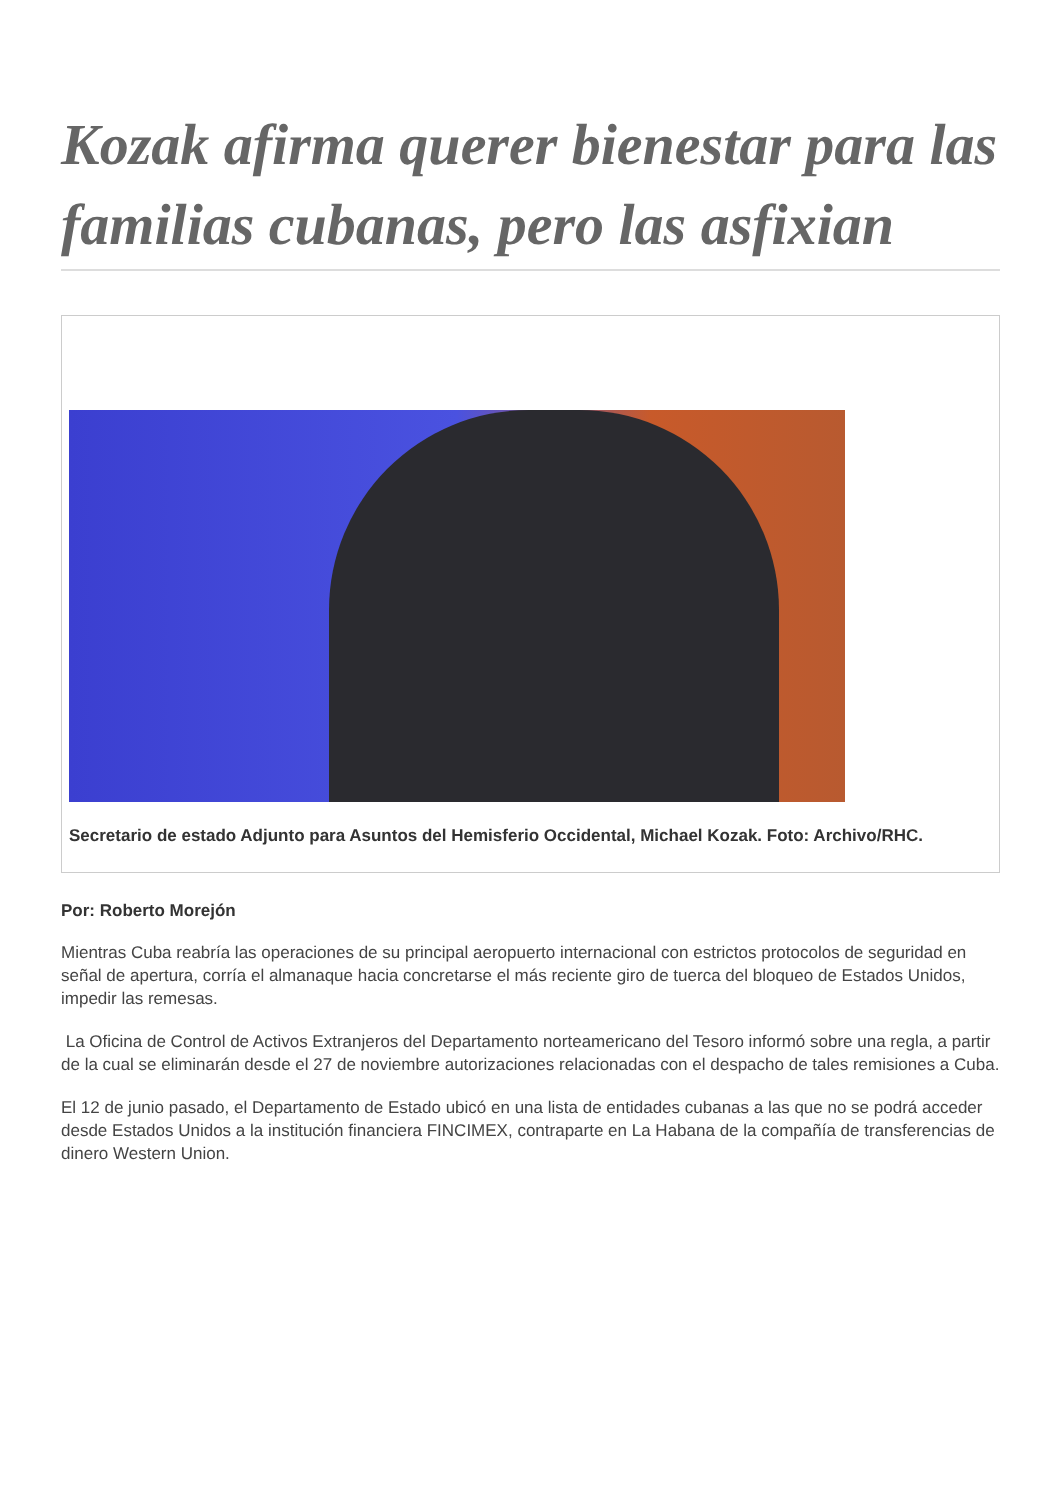Kozak afirma querer bienestar para las familias cubanas, pero las asfixian
Secretario de estado Adjunto para Asuntos del Hemisferio Occidental, Michael Kozak. Foto: Archivo/RHC.
Por: Roberto Morejón
Mientras Cuba reabría las operaciones de su principal aeropuerto internacional con estrictos protocolos de seguridad en señal de apertura, corría el almanaque hacia concretarse el más reciente giro de tuerca del bloqueo de Estados Unidos, impedir las remesas.
La Oficina de Control de Activos Extranjeros del Departamento norteamericano del Tesoro informó sobre una regla, a partir de la cual se eliminarán desde el 27 de noviembre autorizaciones relacionadas con el despacho de tales remisiones a Cuba.
El 12 de junio pasado, el Departamento de Estado ubicó en una lista de entidades cubanas a las que no se podrá acceder desde Estados Unidos a la institución financiera FINCIMEX, contraparte en La Habana de la compañía de transferencias de dinero Western Union.